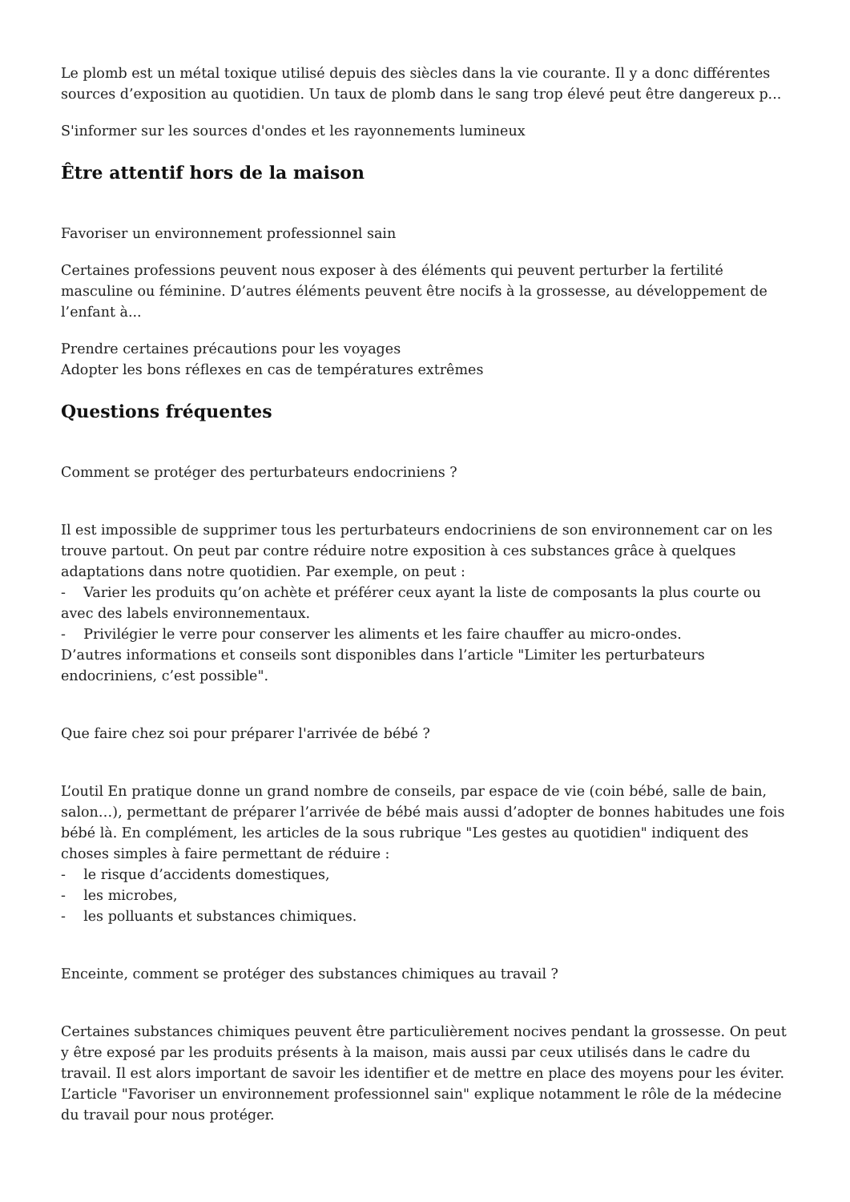Le plomb est un métal toxique utilisé depuis des siècles dans la vie courante. Il y a donc différentes sources d’exposition au quotidien. Un taux de plomb dans le sang trop élevé peut être dangereux p...
S'informer sur les sources d'ondes et les rayonnements lumineux
Être attentif hors de la maison
Favoriser un environnement professionnel sain
Certaines professions peuvent nous exposer à des éléments qui peuvent perturber la fertilité masculine ou féminine. D’autres éléments peuvent être nocifs à la grossesse, au développement de l’enfant à...
Prendre certaines précautions pour les voyages
Adopter les bons réflexes en cas de températures extrêmes
Questions fréquentes
Comment se protéger des perturbateurs endocriniens ?
Il est impossible de supprimer tous les perturbateurs endocriniens de son environnement car on les trouve partout. On peut par contre réduire notre exposition à ces substances grâce à quelques adaptations dans notre quotidien. Par exemple, on peut :
- Varier les produits qu’on achète et préférer ceux ayant la liste de composants la plus courte ou avec des labels environnementaux.
- Privilégier le verre pour conserver les aliments et les faire chauffer au micro-ondes.
D’autres informations et conseils sont disponibles dans l’article "Limiter les perturbateurs endocriniens, c’est possible".
Que faire chez soi pour préparer l'arrivée de bébé ?
L’outil En pratique donne un grand nombre de conseils, par espace de vie (coin bébé, salle de bain, salon…), permettant de préparer l’arrivée de bébé mais aussi d’adopter de bonnes habitudes une fois bébé là. En complément, les articles de la sous rubrique "Les gestes au quotidien" indiquent des choses simples à faire permettant de réduire :
- le risque d’accidents domestiques,
- les microbes,
- les polluants et substances chimiques.
Enceinte, comment se protéger des substances chimiques au travail ?
Certaines substances chimiques peuvent être particulièrement nocives pendant la grossesse. On peut y être exposé par les produits présents à la maison, mais aussi par ceux utilisés dans le cadre du travail. Il est alors important de savoir les identifier et de mettre en place des moyens pour les éviter. L’article "Favoriser un environnement professionnel sain" explique notamment le rôle de la médecine du travail pour nous protéger.